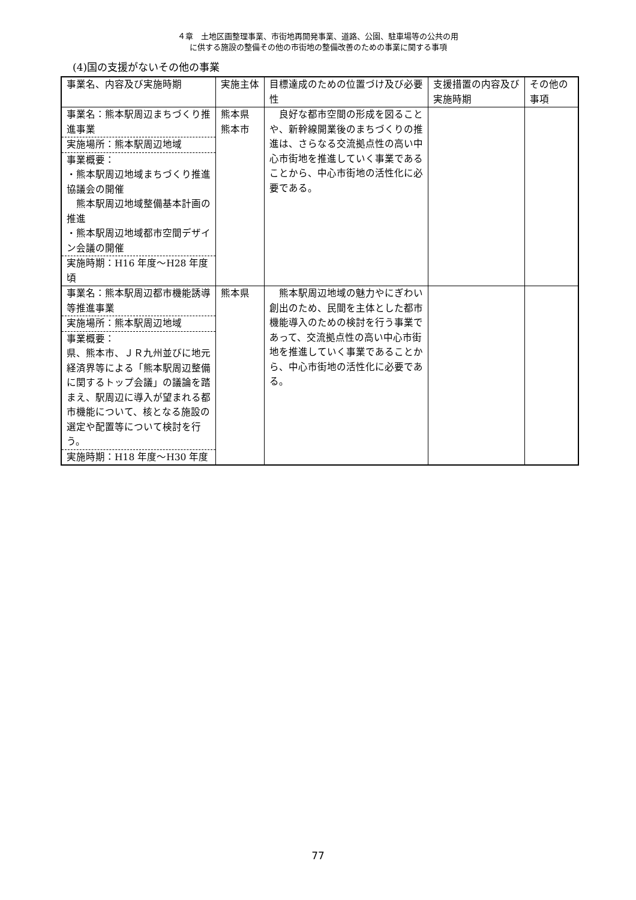４章　土地区画整理事業、市街地再開発事業、道路、公園、駐車場等の公共の用
に供する施設の整備その他の市街地の整備改善のための事業に関する事項
(4)国の支援がないその他の事業
| 事業名、内容及び実施時期 | 実施主体 | 目標達成のための位置づけ及び必要性 | 支援措置の内容及び実施時期 | その他の事項 |
| 事業名：熊本駅周辺まちづくり推進事業 実施場所：熊本駅周辺地域 事業概要： ・熊本駅周辺地域まちづくり推進協議会の開催 熊本駅周辺地域整備基本計画の推進 ・熊本駅周辺地域都市空間デザイン会議の開催 実施時期：H16 年度～H28 年度頃 | 熊本県 熊本市 | 良好な都市空間の形成を図ることや、新幹線開業後のまちづくりの推進は、さらなる交流拠点性の高い中心市街地を推進していく事業であることから、中心市街地の活性化に必要である。 | | |
| 事業名：熊本駅周辺都市機能誘導等推進事業 実施場所：熊本駅周辺地域 事業概要： 県、熊本市、ＪＲ九州並びに地元経済界等による「熊本駅周辺整備に関するトップ会議」の議論を踏まえ、駅周辺に導入が望まれる都市機能について、核となる施設の選定や配置等について検討を行う。 実施時期：H18 年度～H30 年度 | 熊本県 | 熊本駅周辺地域の魅力やにぎわい創出のため、民間を主体とした都市機能導入のための検討を行う事業であって、交流拠点性の高い中心市街地を推進していく事業であることから、中心市街地の活性化に必要である。 | | |
77